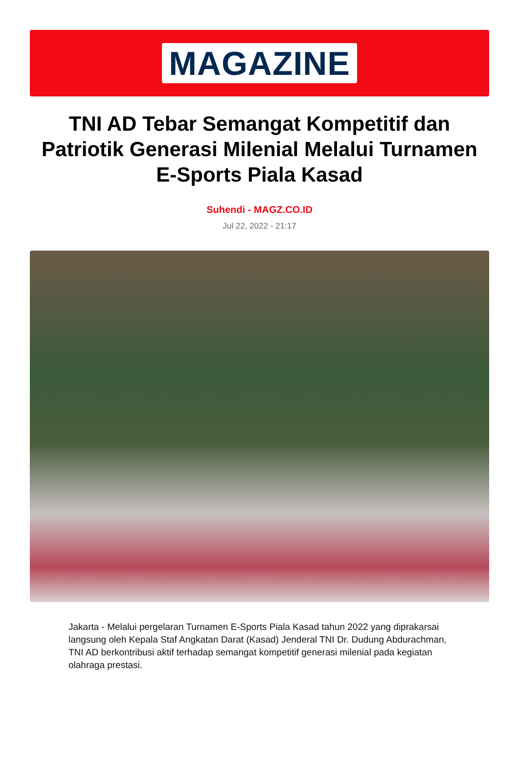MAGAZINE
TNI AD Tebar Semangat Kompetitif dan Patriotik Generasi Milenial Melalui Turnamen E-Sports Piala Kasad
Suhendi - MAGZ.CO.ID
Jul 22, 2022 - 21:17
Jakarta - Melalui pergelaran Turnamen E-Sports Piala Kasad tahun 2022 yang diprakarsai langsung oleh Kepala Staf Angkatan Darat (Kasad) Jenderal TNI Dr. Dudung Abdurachman, TNI AD berkontribusi aktif terhadap semangat kompetitif generasi milenial pada kegiatan olahraga prestasi.